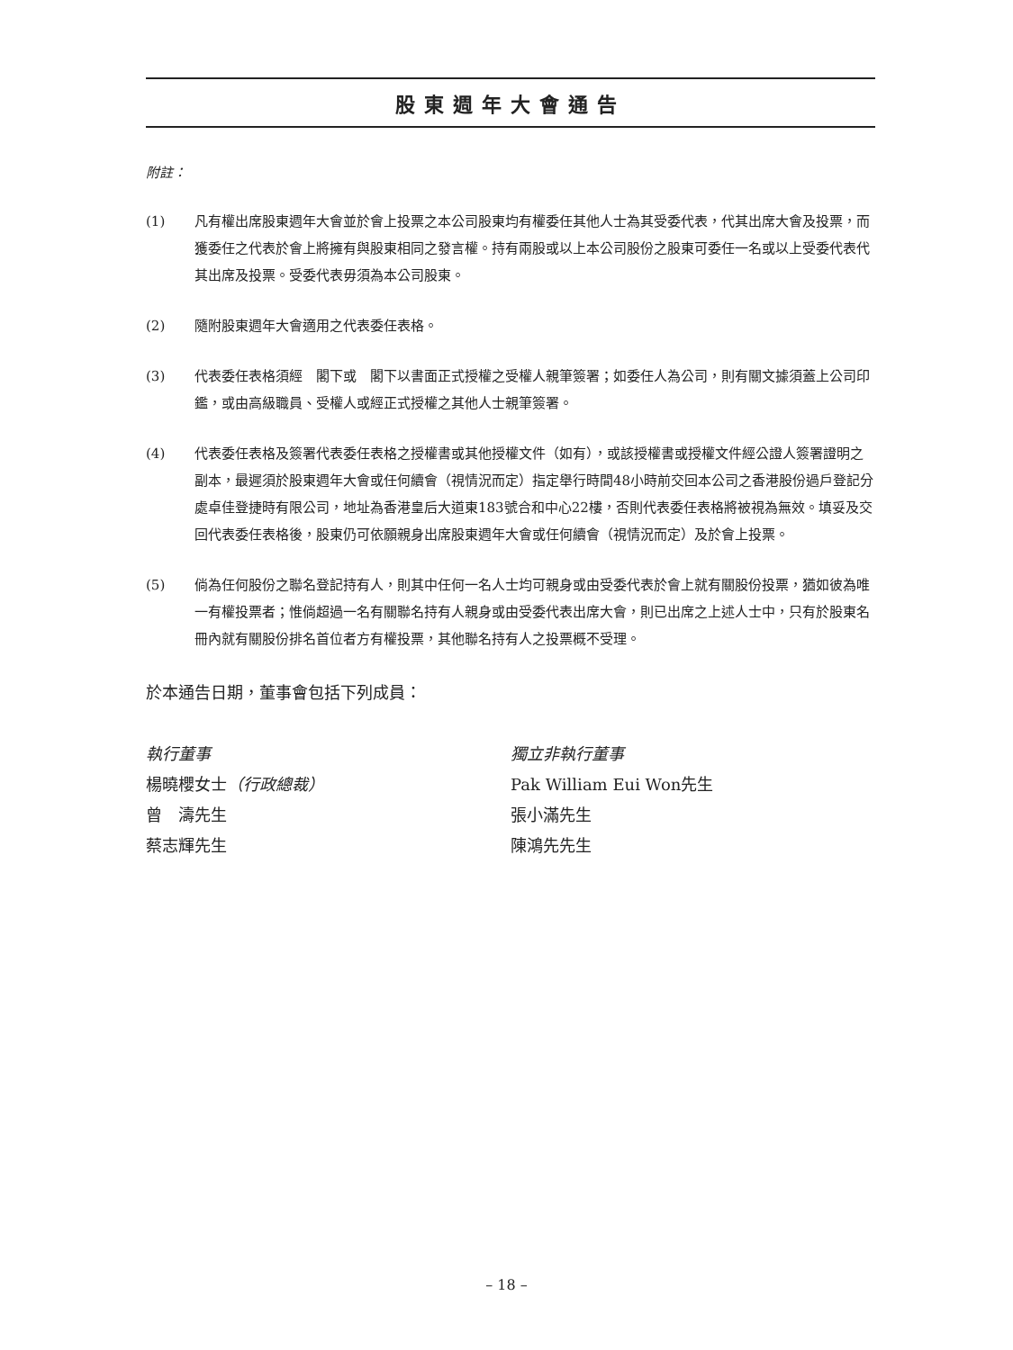股東週年大會通告
附註：
(1) 凡有權出席股東週年大會並於會上投票之本公司股東均有權委任其他人士為其受委代表，代其出席大會及投票，而獲委任之代表於會上將擁有與股東相同之發言權。持有兩股或以上本公司股份之股東可委任一名或以上受委代表代其出席及投票。受委代表毋須為本公司股東。
(2) 隨附股東週年大會適用之代表委任表格。
(3) 代表委任表格須經　閣下或　閣下以書面正式授權之受權人親筆簽署；如委任人為公司，則有關文據須蓋上公司印鑑，或由高級職員、受權人或經正式授權之其他人士親筆簽署。
(4) 代表委任表格及簽署代表委任表格之授權書或其他授權文件（如有），或該授權書或授權文件經公證人簽署證明之副本，最遲須於股東週年大會或任何續會（視情況而定）指定舉行時間48小時前交回本公司之香港股份過戶登記分處卓佳登捷時有限公司，地址為香港皇后大道東183號合和中心22樓，否則代表委任表格將被視為無效。填妥及交回代表委任表格後，股東仍可依願親身出席股東週年大會或任何續會（視情況而定）及於會上投票。
(5) 倘為任何股份之聯名登記持有人，則其中任何一名人士均可親身或由受委代表於會上就有關股份投票，猶如彼為唯一有權投票者；惟倘超過一名有關聯名持有人親身或由受委代表出席大會，則已出席之上述人士中，只有於股東名冊內就有關股份排名首位者方有權投票，其他聯名持有人之投票概不受理。
於本通告日期，董事會包括下列成員：
執行董事
楊曉櫻女士（行政總裁）
曾　濤先生
蔡志輝先生
獨立非執行董事
Pak William Eui Won先生
張小滿先生
陳鴻先先生
– 18 –